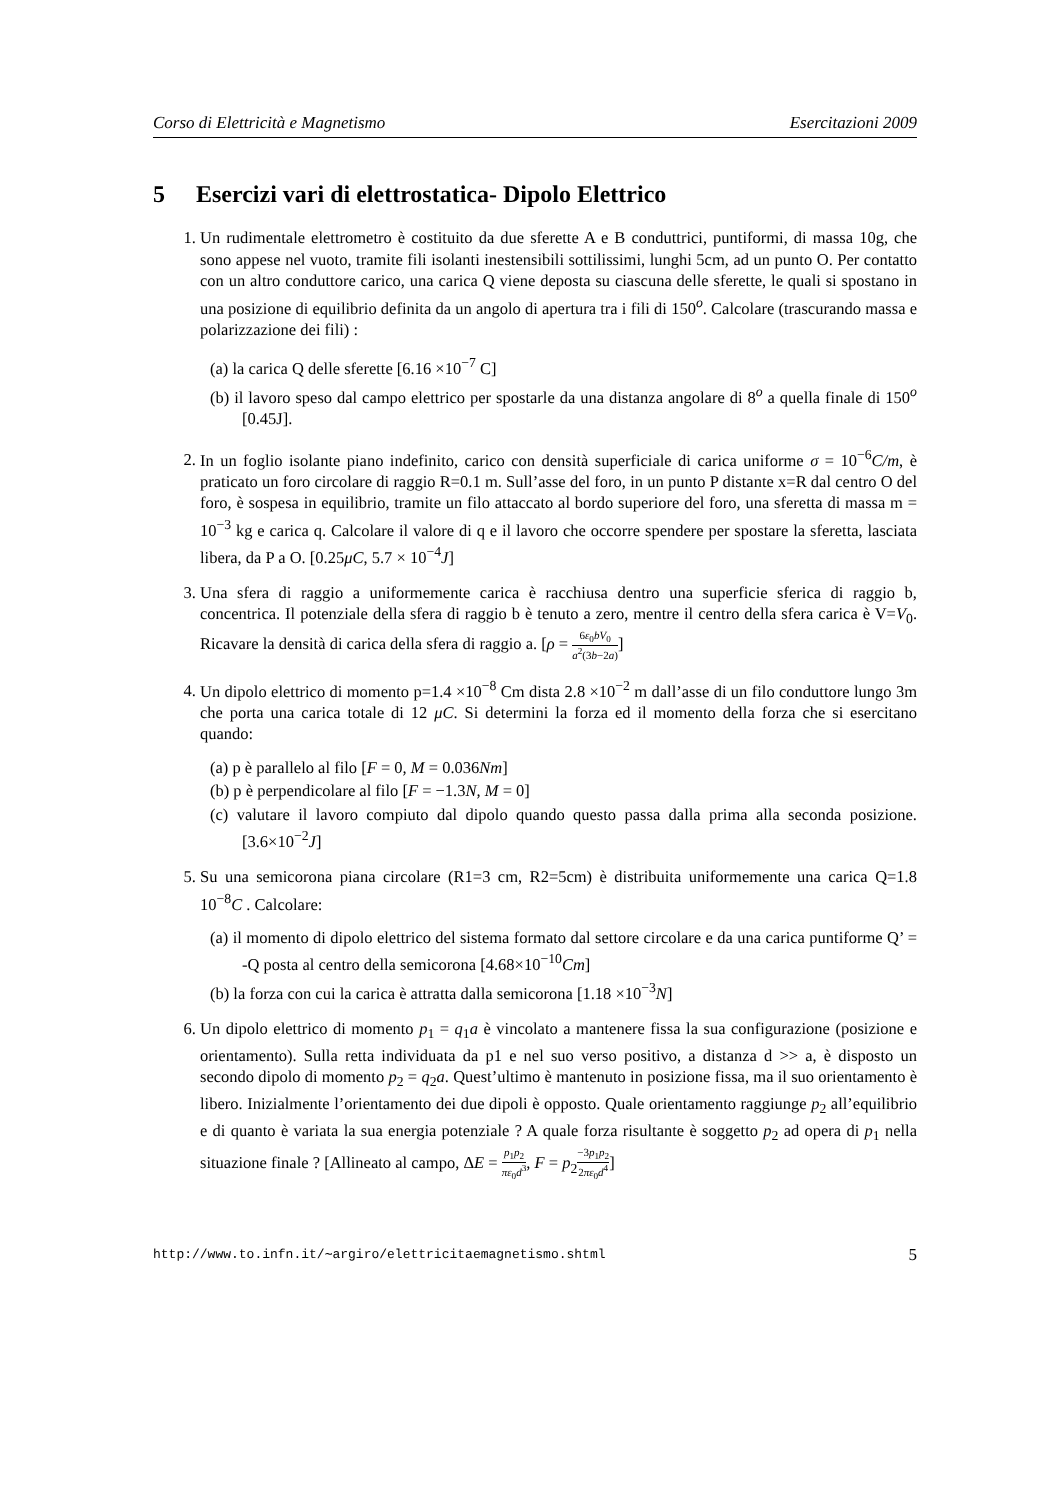Corso di Elettricità e Magnetismo Esercitazioni 2009
5 Esercizi vari di elettrostatica- Dipolo Elettrico
1. Un rudimentale elettrometro è costituito da due sferette A e B conduttrici, puntiformi, di massa 10g, che sono appese nel vuoto, tramite fili isolanti inestensibili sottilissimi, lunghi 5cm, ad un punto O. Per contatto con un altro conduttore carico, una carica Q viene deposta su ciascuna delle sferette, le quali si spostano in una posizione di equilibrio definita da un angolo di apertura tra i fili di 150<sup>o</sup>. Calcolare (trascurando massa e polarizzazione dei fili) :
(a) la carica Q delle sferette [6.16 ×10<sup>−7</sup> C]
(b) il lavoro speso dal campo elettrico per spostarle da una distanza angolare di 8<sup>o</sup> a quella finale di 150<sup>o</sup> [0.45J].
2. In un foglio isolante piano indefinito, carico con densità superficiale di carica uniforme σ = 10<sup>−6</sup>C/m, è praticato un foro circolare di raggio R=0.1 m. Sull’asse del foro, in un punto P distante x=R dal centro O del foro, è sospesa in equilibrio, tramite un filo attaccato al bordo superiore del foro, una sferetta di massa m = 10<sup>−3</sup> kg e carica q. Calcolare il valore di q e il lavoro che occorre spendere per spostare la sferetta, lasciata libera, da P a O. [0.25μC, 5.7 × 10<sup>−4</sup>J]
3. Una sfera di raggio a uniformemente carica è racchiusa dentro una superficie sferica di raggio b, concentrica. Il potenziale della sfera di raggio b è tenuto a zero, mentre il centro della sfera carica è V=V<sub>0</sub>. Ricavare la densità di carica della sfera di raggio a. [ρ = 6ε<sub>0</sub>bV<sub>0</sub> a<sup>2</sup>(3b−2a)]
4. Un dipolo elettrico di momento p=1.4 ×10<sup>−8</sup> Cm dista 2.8 ×10<sup>−2</sup> m dall’asse di un filo conduttore lungo 3m che porta una carica totale di 12 μC. Si determini la forza ed il momento della forza che si esercitano quando:
(a) p è parallelo al filo [F = 0, M = 0.036Nm]
(b) p è perpendicolare al filo [F = −1.3N, M = 0]
(c) valutare il lavoro compiuto dal dipolo quando questo passa dalla prima alla seconda posizione.[3.6×10<sup>−2</sup>J]
5. Su una semicorona piana circolare (R1=3 cm, R2=5cm) è distribuita uniformemente una carica Q=1.8 10<sup>−8</sup>C . Calcolare:
(a) il momento di dipolo elettrico del sistema formato dal settore circolare e da una carica puntiforme Q’ = -Q posta al centro della semicorona [4.68×10<sup>−10</sup>Cm]
(b) la forza con cui la carica è attratta dalla semicorona [1.18 ×10<sup>−3</sup>N]
6. Un dipolo elettrico di momento p<sub>1</sub> = q<sub>1</sub>a è vincolato a mantenere fissa la sua configurazione (posizione e orientamento). Sulla retta individuata da p1 e nel suo verso positivo, a distanza d >> a, è disposto un secondo dipolo di momento p<sub>2</sub> = q<sub>2</sub>a. Quest’ultimo è mantenuto in posizione fissa, ma il suo orientamento è libero. Inizialmente l’orientamento dei due dipoli è opposto. Quale orientamento raggiunge p<sub>2</sub> all’equilibrio e di quanto è variata la sua energia potenziale ? A quale forza risultante è soggetto p<sub>2</sub> ad opera di p<sub>1</sub> nella situazione finale ? [Allineato al campo, ΔE = p<sub>1</sub>p<sub>2</sub> πε<sub>0</sub>d<sup>3</sup>, F = p<sub>2</sub>−3p<sub>1</sub>p<sub>2</sub> 2πε<sub>0</sub>d<sup>4</sup>]
http://www.to.infn.it/∼argiro/elettricitaemagnetismo.shtml 5